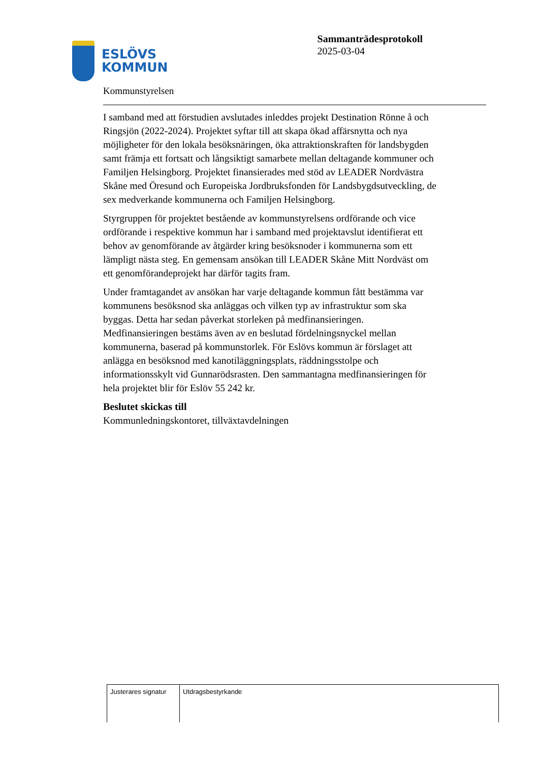ESLÖVS
KOMMUN
Sammanträdesprotokoll
2025-03-04
Kommunstyrelsen
I samband med att förstudien avslutades inleddes projekt Destination Rönne å och Ringsjön (2022-2024). Projektet syftar till att skapa ökad affärsnytta och nya möjligheter för den lokala besöksnäringen, öka attraktionskraften för landsbygden samt främja ett fortsatt och långsiktigt samarbete mellan deltagande kommuner och Familjen Helsingborg. Projektet finansierades med stöd av LEADER Nordvästra Skåne med Öresund och Europeiska Jordbruksfonden för Landsbygdsutveckling, de sex medverkande kommunerna och Familjen Helsingborg.
Styrgruppen för projektet bestående av kommunstyrelsens ordförande och vice ordförande i respektive kommun har i samband med projektavslut identifierat ett behov av genomförande av åtgärder kring besöksnoder i kommunerna som ett lämpligt nästa steg. En gemensam ansökan till LEADER Skåne Mitt Nordväst om ett genomförandeprojekt har därför tagits fram.
Under framtagandet av ansökan har varje deltagande kommun fått bestämma var kommunens besöksnod ska anläggas och vilken typ av infrastruktur som ska byggas. Detta har sedan påverkat storleken på medfinansieringen. Medfinansieringen bestäms även av en beslutad fördelningsnyckel mellan kommunerna, baserad på kommunstorlek. För Eslövs kommun är förslaget att anlägga en besöksnod med kanotiläggningsplats, räddningsstolpe och informationsskylt vid Gunnarödsrasten. Den sammantagna medfinansieringen för hela projektet blir för Eslöv 55 242 kr.
Beslutet skickas till
Kommunledningskontoret, tillväxtavdelningen
| Justerares signatur | Utdragsbestyrkande |